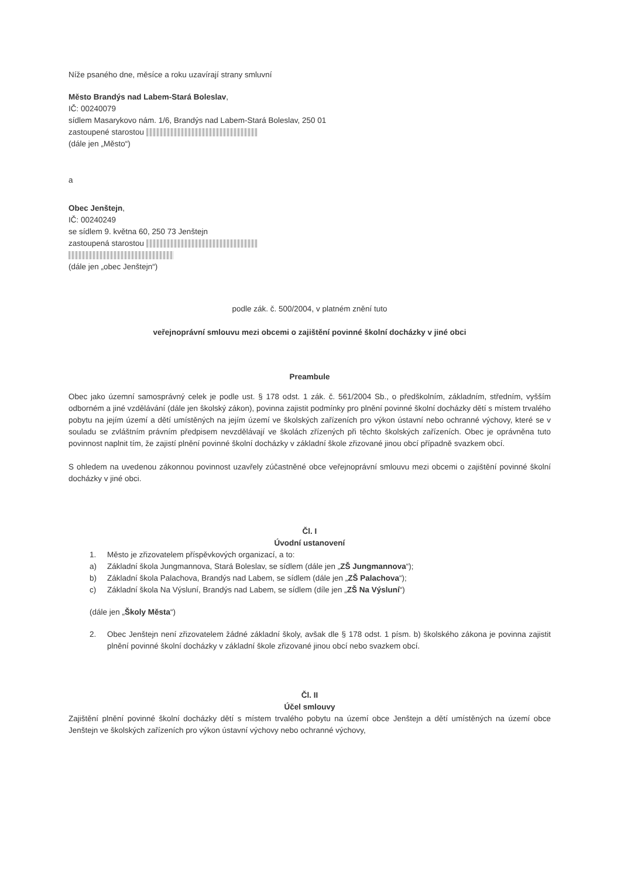Níže psaného dne, měsíce a roku uzavírají strany smluvní
Město Brandýs nad Labem-Stará Boleslav,
IČ: 00240079
sídlem Masarykovo nám. 1/6, Brandýs nad Labem-Stará Boleslav, 250 01
zastoupené starostou
(dále jen „Město“)
a
Obec Jenštejn,
IČ: 00240249
se sídlem 9. května 60, 250 73 Jenštejn
zastoupená starostou
(dále jen „obec Jenštejn“)
podle zák. č. 500/2004, v platném znění tuto
veřejnoprávní smlouvu mezi obcemi o zajištění povinné školní docházky v jiné obci
Preambule
Obec jako územní samosprávný celek je podle ust. § 178 odst. 1 zák. č. 561/2004 Sb., o předškolním, základním, středním, vyšším odborném a jiné vzdělávání (dále jen školský zákon), povinna zajistit podmínky pro plnění povinné školní docházky dětí s místem trvalého pobytu na jejím území a dětí umístěných na jejím území ve školských zařízeních pro výkon ústavní nebo ochranné výchovy, které se v souladu se zvláštním právním předpisem nevzdělávají ve školách zřízených při těchto školských zařízeních. Obec je oprávněna tuto povinnost naplnit tím, že zajistí plnění povinné školní docházky v základní škole zřizované jinou obcí případně svazkem obcí.
S ohledem na uvedenou zákonnou povinnost uzavřely zúčastněné obce veřejnoprávní smlouvu mezi obcemi o zajištění povinné školní docházky v jiné obci.
Čl. I
Úvodní ustanovení
1. Město je zřizovatelem příspěvkových organizací, a to:
a) Základní škola Jungmannova, Stará Boleslav, se sídlem (dále jen „ZŠ Jungmannova“);
b) Základní škola Palachova, Brandýs nad Labem, se sídlem (dále jen „ZŠ Palachova“);
c) Základní škola Na Výsluní, Brandýs nad Labem, se sídlem (díle jen „ZŠ Na Výsluní“)
(dále jen „Školy Města“)
2. Obec Jenštejn není zřizovatelem žádné základní školy, avšak dle § 178 odst. 1 písm. b) školského zákona je povinna zajistit plnění povinné školní docházky v základní škole zřizované jinou obcí nebo svazkem obcí.
Čl. II
Účel smlouvy
Zajištění plnění povinné školní docházky dětí s místem trvalého pobytu na území obce Jenštejn a dětí umístěných na území obce Jenštejn ve školských zařízeních pro výkon ústavní výchovy nebo ochranné výchovy,